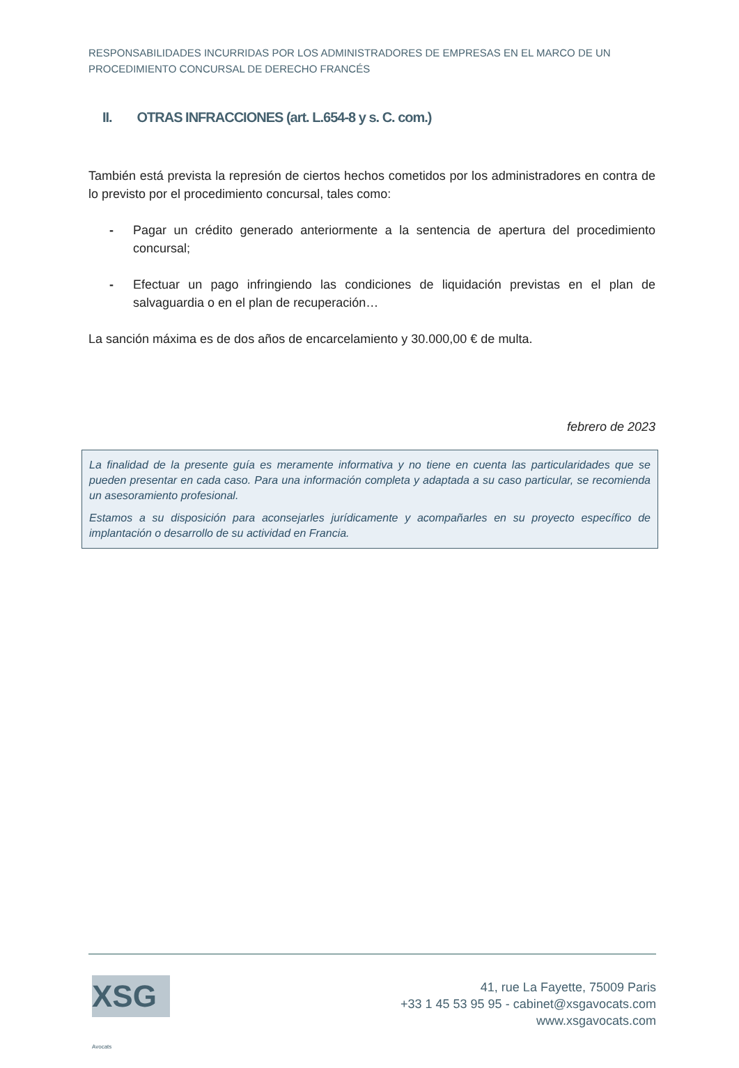RESPONSABILIDADES INCURRIDAS POR LOS ADMINISTRADORES DE EMPRESAS EN EL MARCO DE UN PROCEDIMIENTO CONCURSAL DE DERECHO FRANCÉS
II. OTRAS INFRACCIONES (art. L.654-8 y s. C. com.)
También está prevista la represión de ciertos hechos cometidos por los administradores en contra de lo previsto por el procedimiento concursal, tales como:
- Pagar un crédito generado anteriormente a la sentencia de apertura del procedimiento concursal;
- Efectuar un pago infringiendo las condiciones de liquidación previstas en el plan de salvaguardia o en el plan de recuperación…
La sanción máxima es de dos años de encarcelamiento y 30.000,00 € de multa.
febrero de 2023
La finalidad de la presente guía es meramente informativa y no tiene en cuenta las particularidades que se pueden presentar en cada caso. Para una información completa y adaptada a su caso particular, se recomienda un asesoramiento profesional.
Estamos a su disposición para aconsejarles jurídicamente y acompañarles en su proyecto específico de implantación o desarrollo de su actividad en Francia.
XSG Avocats
41, rue La Fayette, 75009 Paris
+33 1 45 53 95 95 - cabinet@xsgavocats.com
www.xsgavocats.com